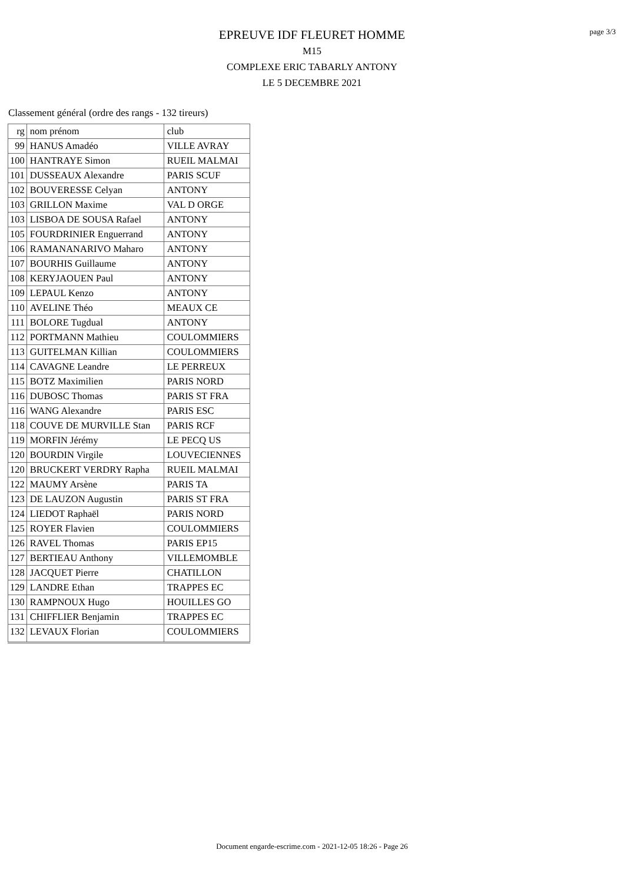page 3/3
EPREUVE IDF FLEURET HOMME
M15
COMPLEXE ERIC TABARLY ANTONY
LE 5 DECEMBRE 2021
Classement général (ordre des rangs - 132 tireurs)
| rg | nom prénom | club |
| --- | --- | --- |
| 99 | HANUS Amadéo | VILLE AVRAY |
| 100 | HANTRAYE Simon | RUEIL MALMAI |
| 101 | DUSSEAUX Alexandre | PARIS SCUF |
| 102 | BOUVERESSE Celyan | ANTONY |
| 103 | GRILLON Maxime | VAL D ORGE |
| 103 | LISBOA DE SOUSA Rafael | ANTONY |
| 105 | FOURDRINIER Enguerrand | ANTONY |
| 106 | RAMANANARIVO Maharo | ANTONY |
| 107 | BOURHIS Guillaume | ANTONY |
| 108 | KERYJAOUEN Paul | ANTONY |
| 109 | LEPAUL Kenzo | ANTONY |
| 110 | AVELINE Théo | MEAUX CE |
| 111 | BOLORE Tugdual | ANTONY |
| 112 | PORTMANN Mathieu | COULOMMIERS |
| 113 | GUITELMAN Killian | COULOMMIERS |
| 114 | CAVAGNE Leandre | LE PERREUX |
| 115 | BOTZ Maximilien | PARIS NORD |
| 116 | DUBOSC Thomas | PARIS ST FRA |
| 116 | WANG Alexandre | PARIS ESC |
| 118 | COUVE DE MURVILLE Stan | PARIS RCF |
| 119 | MORFIN Jérémy | LE PECQ US |
| 120 | BOURDIN Virgile | LOUVECIENNES |
| 120 | BRUCKERT VERDRY Rapha | RUEIL MALMAI |
| 122 | MAUMY Arsène | PARIS TA |
| 123 | DE LAUZON Augustin | PARIS ST FRA |
| 124 | LIEDOT Raphaël | PARIS NORD |
| 125 | ROYER Flavien | COULOMMIERS |
| 126 | RAVEL Thomas | PARIS EP15 |
| 127 | BERTIEAU Anthony | VILLEMOMBLE |
| 128 | JACQUET Pierre | CHATILLON |
| 129 | LANDRE Ethan | TRAPPES EC |
| 130 | RAMPNOUX Hugo | HOUILLES GO |
| 131 | CHIFFLIER Benjamin | TRAPPES EC |
| 132 | LEVAUX Florian | COULOMMIERS |
Document engarde-escrime.com - 2021-12-05 18:26 - Page 26